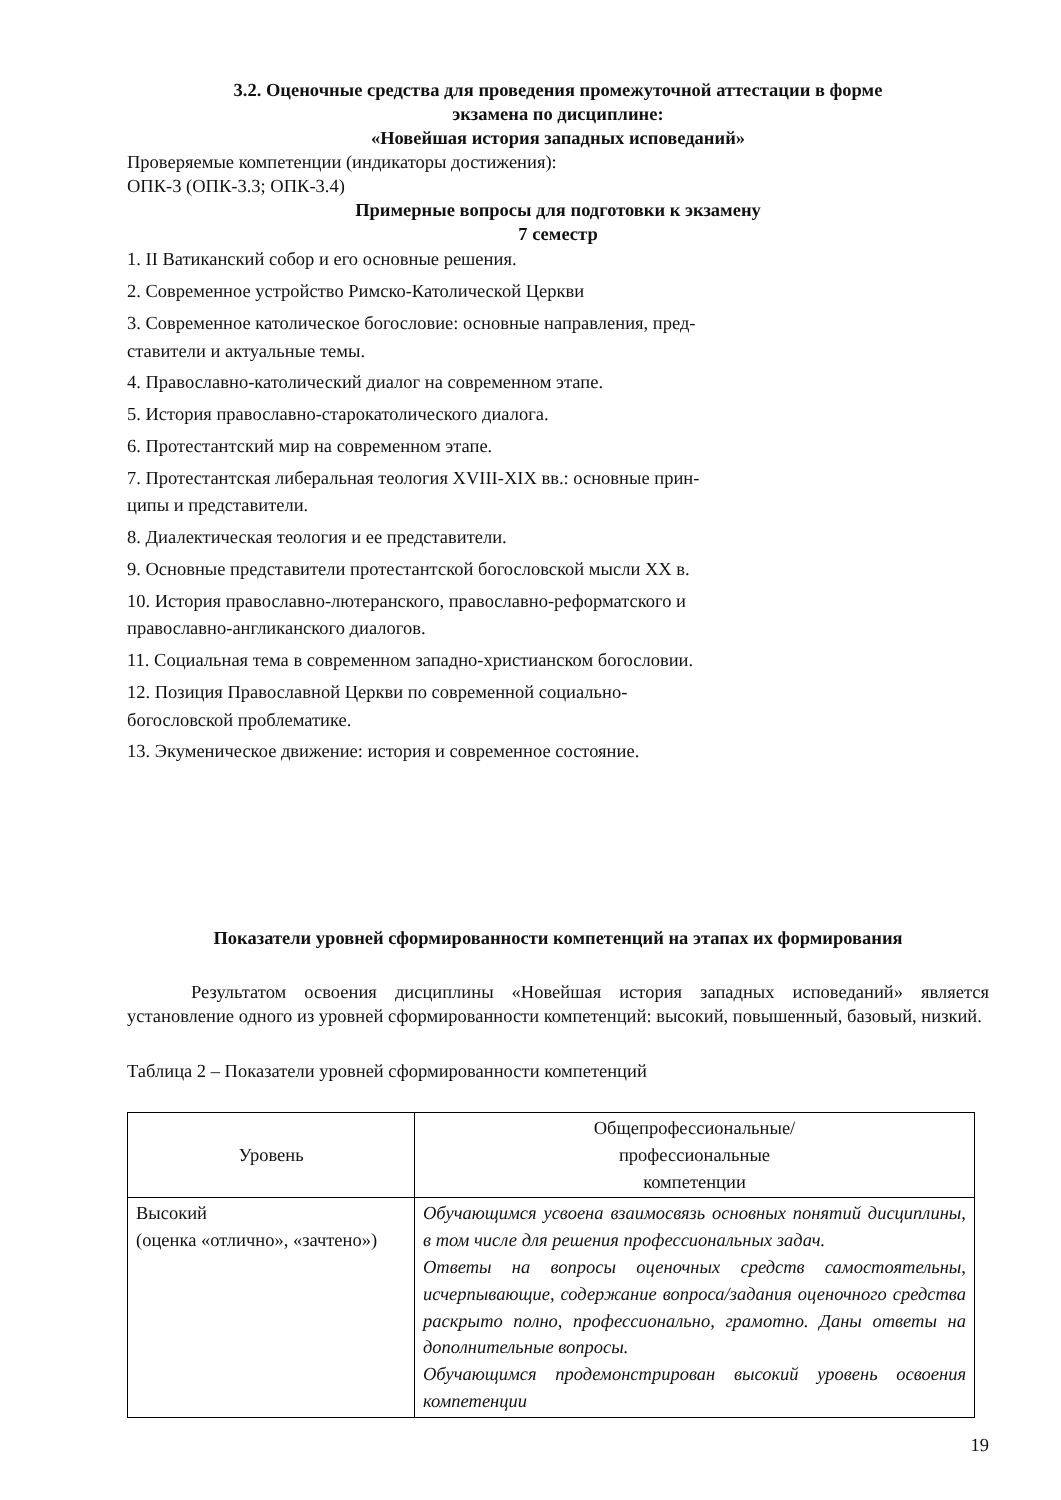3.2. Оценочные средства для проведения промежуточной аттестации в форме
экзамена по дисциплине:
«Новейшая история западных исповеданий»
Проверяемые компетенции (индикаторы достижения):
ОПК-3 (ОПК-3.3; ОПК-3.4)
Примерные вопросы для подготовки к экзамену
7 семестр
1. II Ватиканский собор и его основные решения.
2. Современное устройство Римско-Католической Церкви
3. Современное католическое богословие: основные направления, пред-
ставители и актуальные темы.
4. Православно-католический диалог на современном этапе.
5. История православно-старокатолического диалога.
6. Протестантский мир на современном этапе.
7. Протестантская либеральная теология XVIII-XIX вв.: основные прин-
ципы и представители.
8. Диалектическая теология и ее представители.
9. Основные представители протестантской богословской мысли XX в.
10. История православно-лютеранского, православно-реформатского и
православно-англиканского диалогов.
11. Социальная тема в современном западно-христианском богословии.
12. Позиция Православной Церкви по современной социально-
богословской проблематике.
13. Экуменическое движение: история и современное состояние.
Показатели уровней сформированности компетенций на этапах их формирования
Результатом освоения дисциплины «Новейшая история западных исповеданий» является установление одного из уровней сформированности компетенций: высокий, повышенный, базовый, низкий.
Таблица 2 – Показатели уровней сформированности компетенций
| Уровень | Общепрофессиональные/ профессиональные компетенции |
| Высокий (оценка «отлично», «зачтено») | Обучающимся усвоена взаимосвязь основных понятий дисциплины, в том числе для решения профессиональных задач. Ответы на вопросы оценочных средств самостоятельны, исчерпывающие, содержание вопроса/задания оценочного средства раскрыто полно, профессионально, грамотно. Даны ответы на дополнительные вопросы. Обучающимся продемонстрирован высокий уровень освоения компетенции |
19